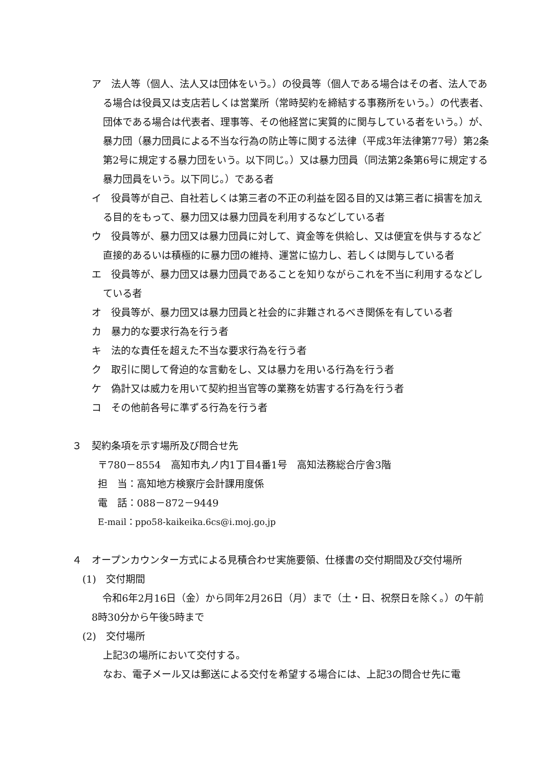ア　法人等（個人、法人又は団体をいう。）の役員等（個人である場合はその者、法人である場合は役員又は支店若しくは営業所（常時契約を締結する事務所をいう。）の代表者、団体である場合は代表者、理事等、その他経営に実質的に関与している者をいう。）が、暴力団（暴力団員による不当な行為の防止等に関する法律（平成3年法律第77号）第2条第2号に規定する暴力団をいう。以下同じ。）又は暴力団員（同法第2条第6号に規定する暴力団員をいう。以下同じ。）である者
イ　役員等が自己、自社若しくは第三者の不正の利益を図る目的又は第三者に損害を加える目的をもって、暴力団又は暴力団員を利用するなどしている者
ウ　役員等が、暴力団又は暴力団員に対して、資金等を供給し、又は便宜を供与するなど直接的あるいは積極的に暴力団の維持、運営に協力し、若しくは関与している者
エ　役員等が、暴力団又は暴力団員であることを知りながらこれを不当に利用するなどしている者
オ　役員等が、暴力団又は暴力団員と社会的に非難されるべき関係を有している者
カ　暴力的な要求行為を行う者
キ　法的な責任を超えた不当な要求行為を行う者
ク　取引に関して脅迫的な言動をし、又は暴力を用いる行為を行う者
ケ　偽計又は威力を用いて契約担当官等の業務を妨害する行為を行う者
コ　その他前各号に準ずる行為を行う者
３　契約条項を示す場所及び問合せ先
〒780－8554　高知市丸ノ内1丁目4番1号　高知法務総合庁舎3階
担　当：高知地方検察庁会計課用度係
電　話：088－872－9449
E-mail：ppo58-kaikeika.6cs@i.moj.go.jp
４　オープンカウンター方式による見積合わせ実施要領、仕様書の交付期間及び交付場所
(1)　交付期間
令和6年2月16日（金）から同年2月26日（月）まで（土・日、祝祭日を除く。）の午前8時30分から午後5時まで
(2)　交付場所
上記3の場所において交付する。
なお、電子メール又は郵送による交付を希望する場合には、上記3の問合せ先に電